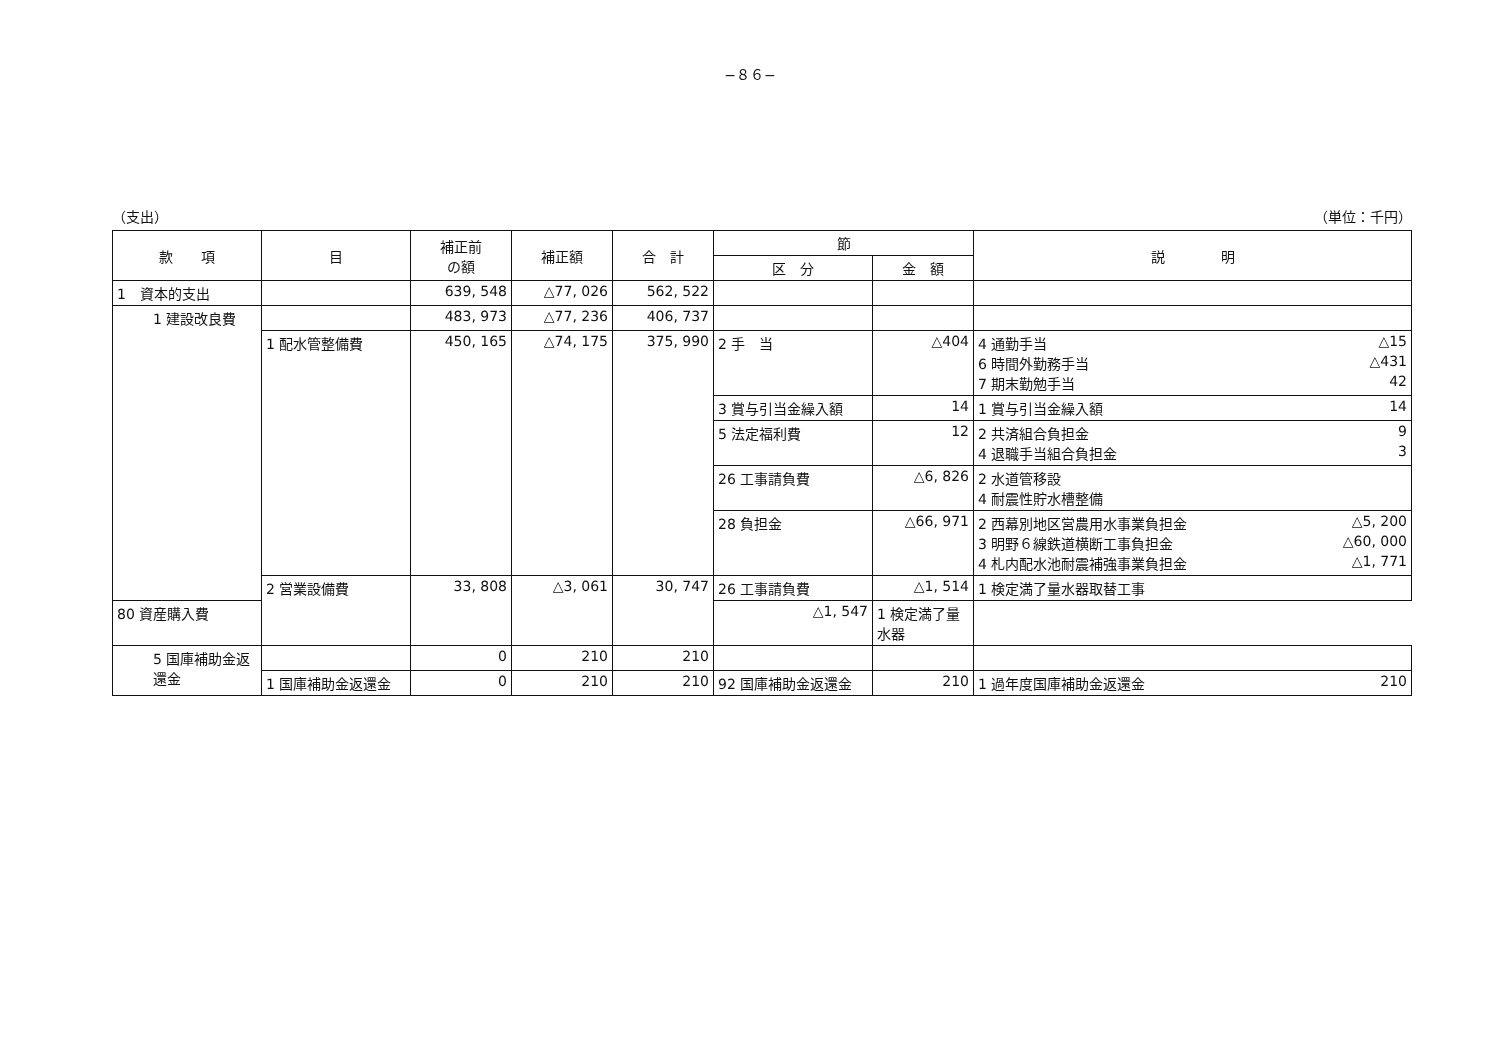−８６−
（支出） （単位：千円）
| 款 項 | 目 | 補正前 の額 | 補正額 | 合 計 | 節 | | 説 明 |
| --- | --- | --- | --- | --- | --- | --- | --- |
| | | | | | 区 分 | 金 額 | |
| 1 資本的支出 | | 639, 548 | △77, 026 | 562, 522 | | | |
| 1 建設改良費 | | 483, 973 | △77, 236 | 406, 737 | | | |
| | 1 配水管整備費 | 450, 165 | △74, 175 | 375, 990 | 2 手 当 | △404 | 4 通勤手当 △15 6 時間外勤務手当 △431 7 期末勤勉手当 42 |
| | | | | | 3 賞与引当金繰入額 | 14 | 1 賞与引当金繰入額 14 |
| | | | | | 5 法定福利費 | 12 | 2 共済組合負担金 9 4 退職手当組合負担金 3 |
| | | | | | 26 工事請負費 | △6, 826 | 2 水道管移設 4 耐震性貯水槽整備 |
| | | | | | 28 負担金 | △66, 971 | 2 西幕別地区営農用水事業負担金 △5, 200 3 明野６線鉄道横断工事負担金 △60, 000 4 札内配水池耐震補強事業負担金 △1, 771 |
| | 2 営業設備費 | 33, 808 | △3, 061 | 30, 747 | 26 工事請負費 | △1, 514 | 1 検定満了量水器取替工事 |
| 80 資産購入費 | | | | | △1, 547 | 1 検定満了量水器 | |
| 5 国庫補助金返還金 | | 0 | 210 | 210 | | | |
| | 1 国庫補助金返還金 | 0 | 210 | 210 | 92 国庫補助金返還金 | 210 | 1 過年度国庫補助金返還金 210 |